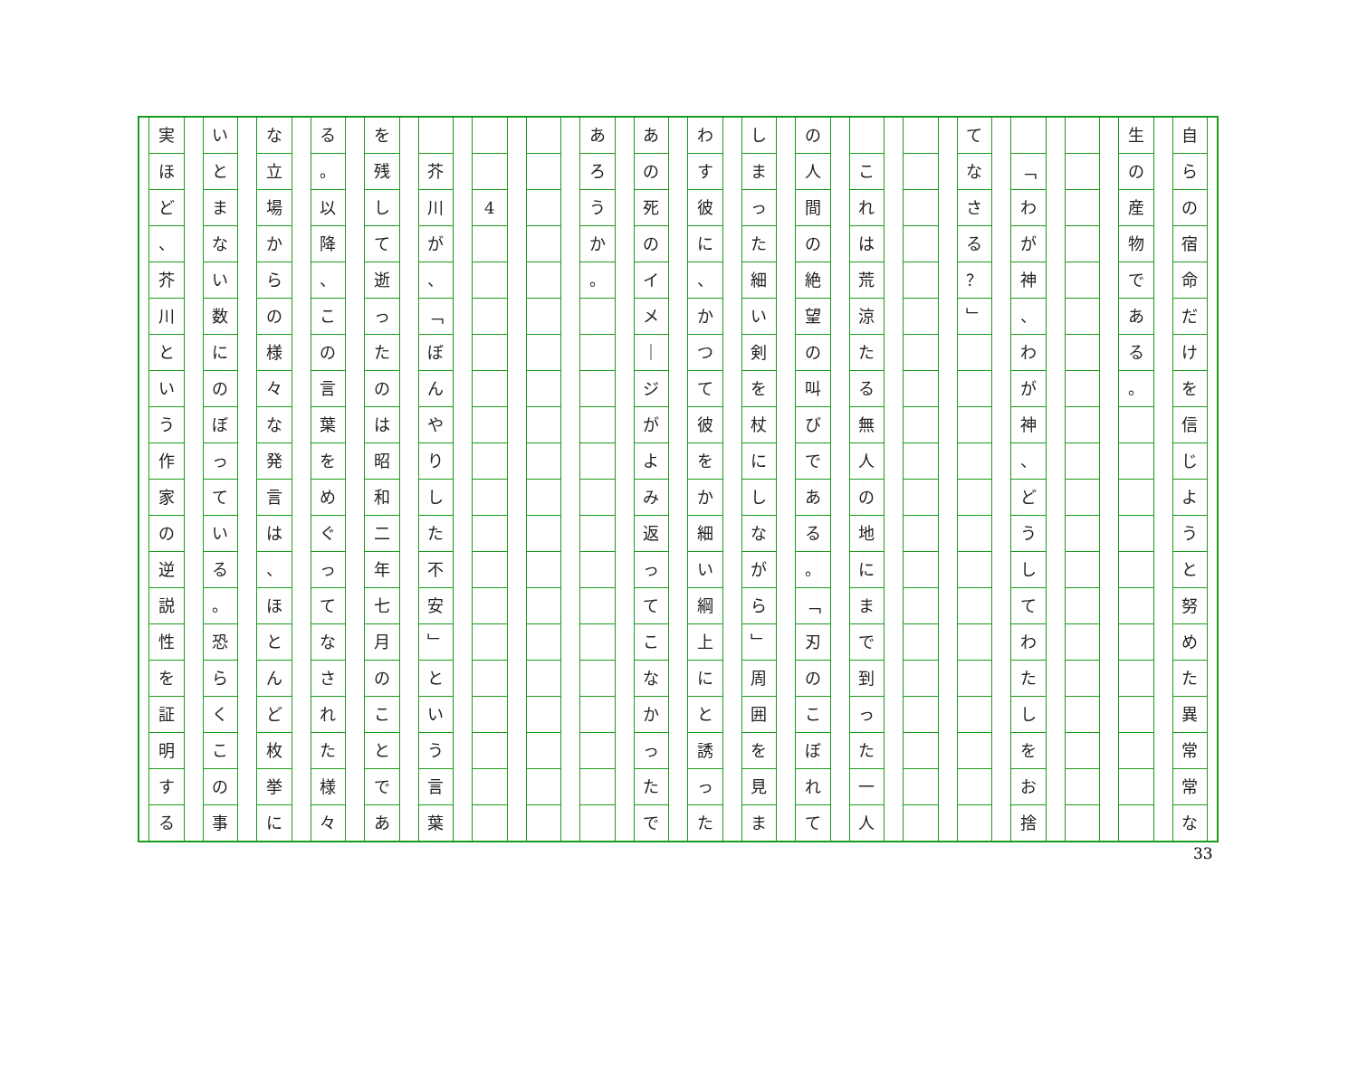自
ら
の
宿
命
だ
け
を
信
じ
よ
う
と
努
め
た
異
常
常
な
生
の
産
物
で
あ
る
。
﹁
わ
が
神
、
わ
が
神
、
ど
う
し
て
わ
た
し
を
お
捨
て
な
さ
る
？
﹂
こ
れ
は
荒
涼
た
る
無
人
の
地
に
ま
で
到
っ
た
一
人
の
人
間
の
絶
望
の
叫
び
で
あ
る
。
﹁
刃
の
こ
ぼ
れ
て
し
ま
っ
た
細
い
剣
を
杖
に
し
な
が
ら
﹂
周
囲
を
見
ま
わ
す
彼
に
、
か
つ
て
彼
を
か
細
い
綱
上
に
と
誘
っ
た
あ
の
死
の
イ
メ
｜
ジ
が
よ
み
返
っ
て
こ
な
か
っ
た
で
あ
ろ
う
か
。
4 芥
川
が
、
﹁
ぼ
ん
や
り
し
た
不
安
﹂
と
い
う
言
葉
を
残
し
て
逝
っ
た
の
は
昭
和
二
年
七
月
の
こ
と
で
あ
る
。
以
降
、
こ
の
言
葉
を
め
ぐ
っ
て
な
さ
れ
た
様
々
な
立
場
か
ら
の
様
々
な
発
言
は
、
ほ
と
ん
ど
枚
挙
に
い
と
ま
な
い
数
に
の
ぼ
っ
て
い
る
。
恐
ら
く
こ
の
事
実
ほ
ど
、
芥
川
と
い
う
作
家
の
逆
説
性
を
証
明
す
る
33